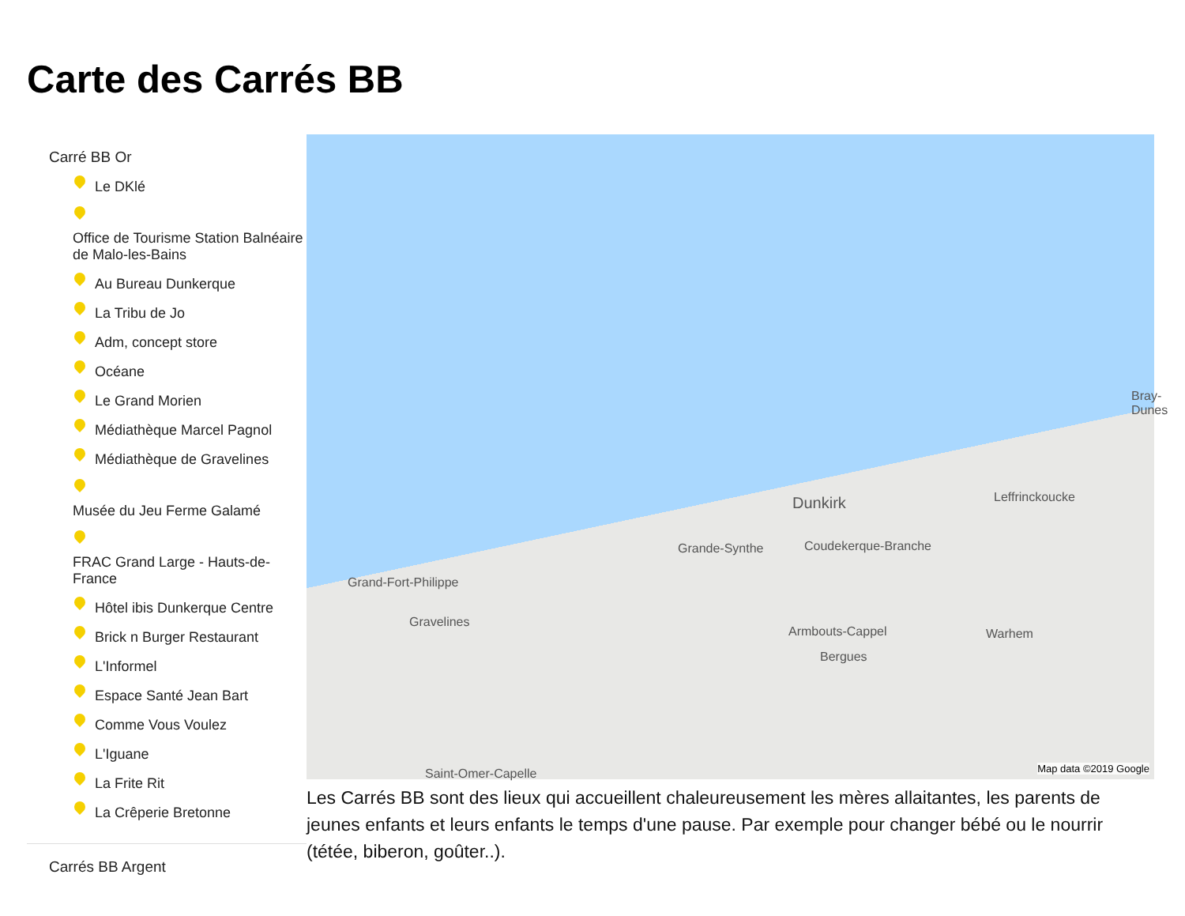Carte des Carrés BB
Carré BB Or
Le DKlé
Office de Tourisme Station Balnéaire de Malo-les-Bains
Au Bureau Dunkerque
La Tribu de Jo
Adm, concept store
Océane
Le Grand Morien
Médiathèque Marcel Pagnol
Médiathèque de Gravelines
Musée du Jeu Ferme Galamé
FRAC Grand Large - Hauts-de-France
Hôtel ibis Dunkerque Centre
Brick n Burger Restaurant
L'Informel
Espace Santé Jean Bart
Comme Vous Voulez
L'Iguane
La Frite Rit
La Crêperie Bretonne
Carrés BB Argent
Bray-Dunes
Leffrinckoucke Dunkirk
Grande-Synthe Coudekerque-Branche
Grand-Fort-Philippe
Gravelines
Armbouts-Cappel Warhem
Bergues
Saint-Omer-Capelle Map data ©2019 Google
Les Carrés BB sont des lieux qui accueillent chaleureusement les mères allaitantes, les parents de jeunes enfants et leurs enfants le temps d'une pause. Par exemple pour changer bébé ou le nourrir (tétée, biberon, goûter..).